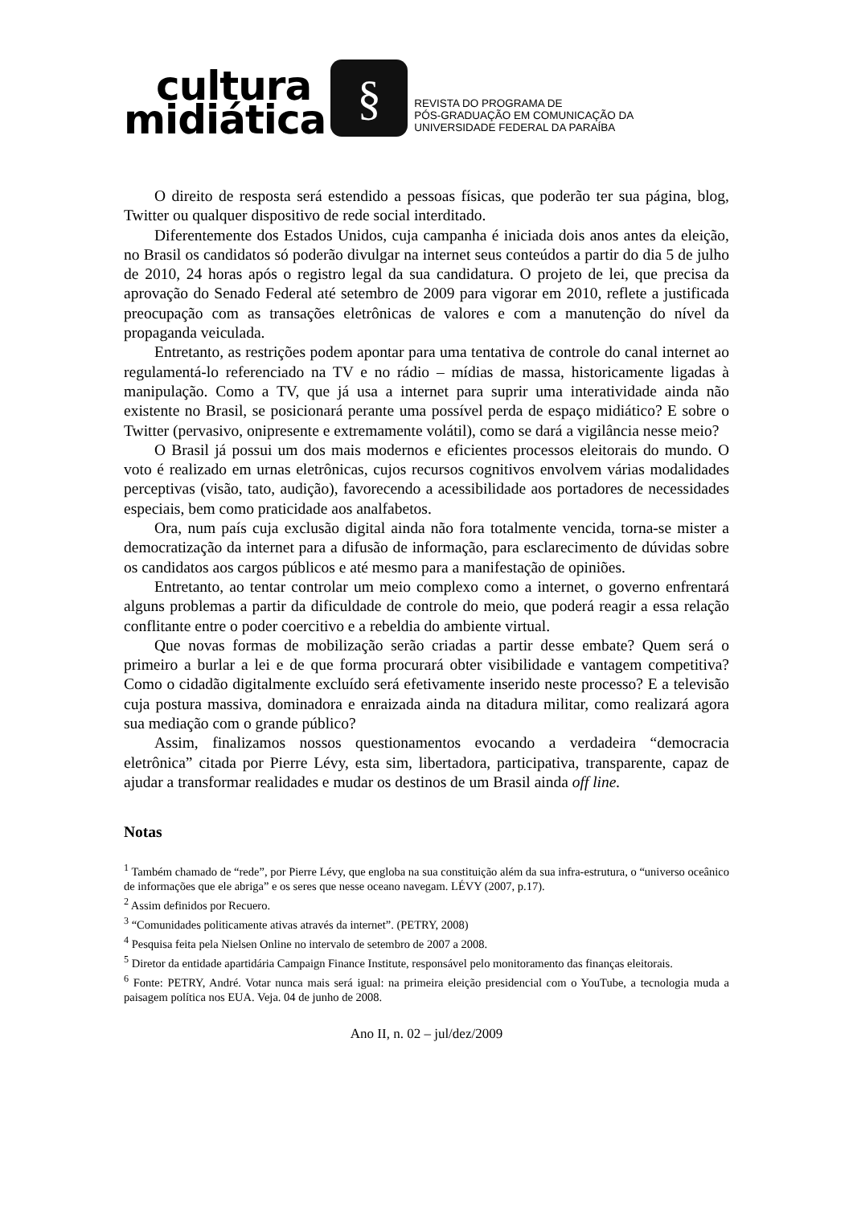cultura
midiática
§
REVISTA DO PROGRAMA DE
PÓS-GRADUAÇÃO EM COMUNICAÇÃO DA
UNIVERSIDADE FEDERAL DA PARAÍBA
O direito de resposta será estendido a pessoas físicas, que poderão ter sua página, blog, Twitter ou qualquer dispositivo de rede social interditado.
Diferentemente dos Estados Unidos, cuja campanha é iniciada dois anos antes da eleição, no Brasil os candidatos só poderão divulgar na internet seus conteúdos a partir do dia 5 de julho de 2010, 24 horas após o registro legal da sua candidatura. O projeto de lei, que precisa da aprovação do Senado Federal até setembro de 2009 para vigorar em 2010, reflete a justificada preocupação com as transações eletrônicas de valores e com a manutenção do nível da propaganda veiculada.
Entretanto, as restrições podem apontar para uma tentativa de controle do canal internet ao regulamentá-lo referenciado na TV e no rádio – mídias de massa, historicamente ligadas à manipulação. Como a TV, que já usa a internet para suprir uma interatividade ainda não existente no Brasil, se posicionará perante uma possível perda de espaço midiático? E sobre o Twitter (pervasivo, onipresente e extremamente volátil), como se dará a vigilância nesse meio?
O Brasil já possui um dos mais modernos e eficientes processos eleitorais do mundo. O voto é realizado em urnas eletrônicas, cujos recursos cognitivos envolvem várias modalidades perceptivas (visão, tato, audição), favorecendo a acessibilidade aos portadores de necessidades especiais, bem como praticidade aos analfabetos.
Ora, num país cuja exclusão digital ainda não fora totalmente vencida, torna-se mister a democratização da internet para a difusão de informação, para esclarecimento de dúvidas sobre os candidatos aos cargos públicos e até mesmo para a manifestação de opiniões.
Entretanto, ao tentar controlar um meio complexo como a internet, o governo enfrentará alguns problemas a partir da dificuldade de controle do meio, que poderá reagir a essa relação conflitante entre o poder coercitivo e a rebeldia do ambiente virtual.
Que novas formas de mobilização serão criadas a partir desse embate? Quem será o primeiro a burlar a lei e de que forma procurará obter visibilidade e vantagem competitiva? Como o cidadão digitalmente excluído será efetivamente inserido neste processo? E a televisão cuja postura massiva, dominadora e enraizada ainda na ditadura militar, como realizará agora sua mediação com o grande público?
Assim, finalizamos nossos questionamentos evocando a verdadeira “democracia eletrônica” citada por Pierre Lévy, esta sim, libertadora, participativa, transparente, capaz de ajudar a transformar realidades e mudar os destinos de um Brasil ainda off line.
Notas
<sup>1</sup> Também chamado de “rede”, por Pierre Lévy, que engloba na sua constituição além da sua infra-estrutura, o “universo oceânico de informações que ele abriga” e os seres que nesse oceano navegam. LÉVY (2007, p.17).
<sup>2</sup> Assim definidos por Recuero.
<sup>3</sup> “Comunidades politicamente ativas através da internet”. (PETRY, 2008)
<sup>4</sup> Pesquisa feita pela Nielsen Online no intervalo de setembro de 2007 a 2008.
<sup>5</sup> Diretor da entidade apartidária Campaign Finance Institute, responsável pelo monitoramento das finanças eleitorais.
<sup>6</sup> Fonte: PETRY, André. Votar nunca mais será igual: na primeira eleição presidencial com o YouTube, a tecnologia muda a paisagem política nos EUA. Veja. 04 de junho de 2008.
Ano II, n. 02 – jul/dez/2009